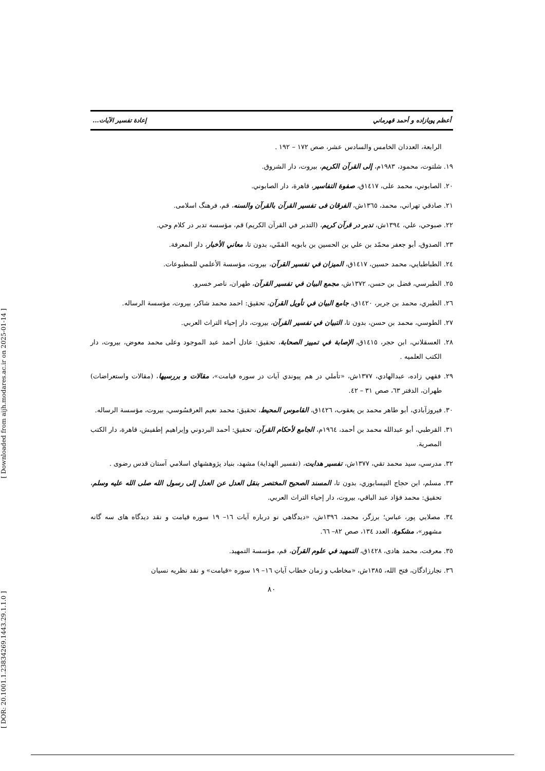[ Downloaded from aijh.modares.ac.ir on 2025-01-14 ]
[ DOR: 20.1001.1.23834269.1443.29.1.1.0 ]
أعظم پويازاده و أحمد قهرماني إعادة تفسير الآيات...
الرابعة، العددان الخامس والسادس عشر، صص ١٧٢ – ١٩٢ .
١٩. شلتوت، محمود، ١٩٨٣م، إلى القرآن الكريم، بيروت، دار الشروق.
٢٠. الصابوني، محمد على، ١٤١٧ق، صفوة التفاسير، قاهرة، دار الصابوني.
٢١. صادقي تهراني، محمد، ١٣٦٥ش، الفرقان فی تفسير القرآن بالقرآن والسنه، قم، فرهنگ اسلامی.
٢٢. صبوحي، علي، ١٣٩٤ش، تدبر در قرآن کریم، (التدبر في القرآن الكريم) قم، مؤسسه تدبر در كلام وحي.
٢٣. الصدوق، أبو جعفر محمّد بن علي بن الحسين بن بابويه القمّي، بدون تا، معاني الأخبار، دار المعرفة.
٢٤. الطباطبايي، محمد حسين، ١٤١٧ق، الميزان في تفسير القرآن، بيروت، مؤسسة الأعلمي للمطبوعات.
٢٥. الطبرسي، فضل بن حسن، ١٣٧٢ش، مجمع البيان في تفسير القرآن، طهران، ناصر خسرو.
٢٦. الطبري، محمد بن جرير، ١٤٢٠ق، جامع البيان في تأويل القرآن، تحقيق: احمد محمد شاكر، بيروت، مؤسسة الرساله.
٢٧. الطوسي، محمد بن حسن، بدون تا، التبيان في تفسير القرآن، بيروت، دار إحياء التراث العربي.
٢٨. العسقلاني، ابن حجر، ١٤١٥ق، الإصابة في تمييز الصحابة، تحقيق: عادل أحمد عبد الموجود وعلى محمد معوض، بيروت، دار الكتب العلميه .
٢٩. فقهي زاده، عبدالهادي، ١٣٧٧ش، «تأملي در هم پيوندي آيات در سوره قيامت»، مقالات و بررسيها، (مقالات واستعراضات) طهران، الدفتر ٦٣، صص ٣١ – ٤٢.
٣٠. فيروزآبادي، أبو طاهر محمد بن يعقوب، ١٤٢٦ق، القاموس المحيط، تحقيق: محمد نعيم العرقسُوسي، بيروت، مؤسسة الرساله.
٣١. القرطبي، أبو عبدالله محمد بن أحمد، ١٩٦٤م، الجامع لأحكام القرآن، تحقيق: أحمد البردوني وإبراهيم إطفيش، قاهرة، دار الكتب المصرية.
٣٢. مدرسي، سيد محمد تقي، ١٣٧٧ش، تفسير هدايت، (تفسير الهداية) مشهد، بنياد پژوهشهاي اسلامي آستان قدس رضوی .
٣٣. مسلم، ابن حجاج النيسابوري، بدون تا، المسند الصحيح المختصر بنقل العدل عن العدل إلى رسول الله صلى الله عليه وسلم، تحقيق: محمد فؤاد عبد الباقي، بيروت، دار إحياء التراث العربي.
٣٤. مصلايي پور، عباس؛ برزگر، محمد، ١٣٩٦ش، «ديدگاهي نو درباره آيات ١٦– ١٩ سوره قيامت و نقد ديدگاه هاى سه گانه مشهور»، مشكوة، العدد ١٣٤، صص ٨٢– ٦٦.
٣٥. معرفت، محمد هادی، ١٤٢٨ق، التمهيد في علوم القرآن، قم، مؤسسة التمهيد.
٣٦. نجارزادگان، فتح الله، ١٣٨٥ش، «مخاطب و زمان خطاب آياتِ ١٦– ١٩ سوره «قيامت» و نقد نظريه نسيان
٨٠